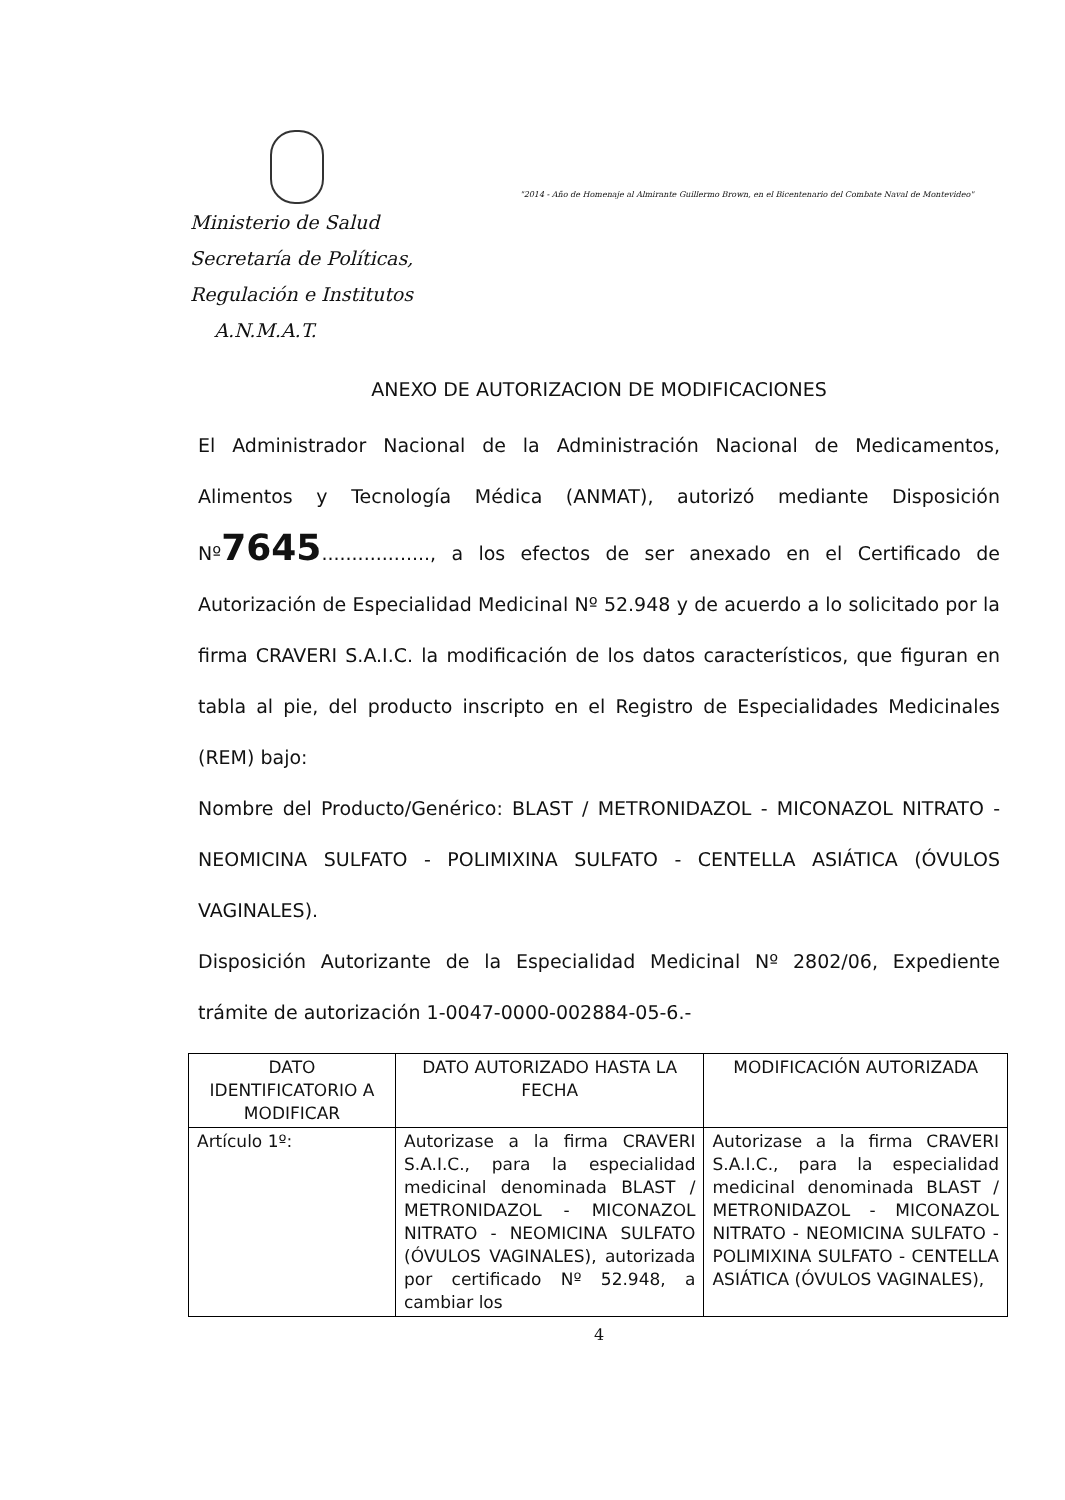Ministerio de Salud
Secretaría de Políticas,
Regulación e Institutos
A.N.M.A.T.
"2014 - Año de Homenaje al Almirante Guillermo Brown, en el Bicentenario del Combate Naval de Montevideo"
ANEXO DE AUTORIZACION DE MODIFICACIONES
El Administrador Nacional de la Administración Nacional de Medicamentos, Alimentos y Tecnología Médica (ANMAT), autorizó mediante Disposición Nº7645.................., a los efectos de ser anexado en el Certificado de Autorización de Especialidad Medicinal Nº 52.948 y de acuerdo a lo solicitado por la firma CRAVERI S.A.I.C. la modificación de los datos característicos, que figuran en tabla al pie, del producto inscripto en el Registro de Especialidades Medicinales (REM) bajo:
Nombre del Producto/Genérico: BLAST / METRONIDAZOL - MICONAZOL NITRATO - NEOMICINA SULFATO - POLIMIXINA SULFATO - CENTELLA ASIÁTICA (ÓVULOS VAGINALES).
Disposición Autorizante de la Especialidad Medicinal Nº 2802/06, Expediente trámite de autorización 1-0047-0000-002884-05-6.-
| DATO IDENTIFICATORIO A MODIFICAR | DATO AUTORIZADO HASTA LA FECHA | MODIFICACIÓN AUTORIZADA |
| --- | --- | --- |
| Artículo 1º: | Autorizase a la firma CRAVERI S.A.I.C., para la especialidad medicinal denominada BLAST / METRONIDAZOL - MICONAZOL NITRATO - NEOMICINA SULFATO (ÓVULOS VAGINALES), autorizada por certificado Nº 52.948, a cambiar los | Autorizase a la firma CRAVERI S.A.I.C., para la especialidad medicinal denominada BLAST / METRONIDAZOL - MICONAZOL NITRATO - NEOMICINA SULFATO - POLIMIXINA SULFATO - CENTELLA ASIÁTICA (ÓVULOS VAGINALES), |
4